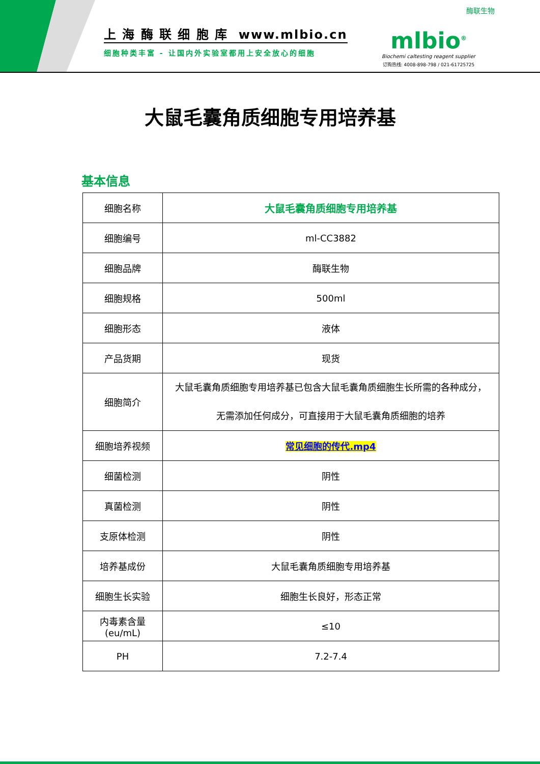上 海 酶 联 细 胞 库 www.mlbio.cn
细胞种类丰富 - 让国内外实验室都用上安全放心的细胞
酶联生物
mlbio<sup>®</sup>
Biochemi caltesting reagent supplier
订购热线: 4008-898-798 / 021-61725725
大鼠毛囊角质细胞专用培养基
基本信息
| 细胞名称 | 大鼠毛囊角质细胞专用培养基 |
| 细胞编号 | ml-CC3882 |
| 细胞品牌 | 酶联生物 |
| 细胞规格 | 500ml |
| 细胞形态 | 液体 |
| 产品货期 | 现货 |
| 细胞简介 | 大鼠毛囊角质细胞专用培养基已包含大鼠毛囊角质细胞生长所需的各种成分，无需添加任何成分，可直接用于大鼠毛囊角质细胞的培养 |
| 细胞培养视频 | 常见细胞的传代.mp4 |
| 细菌检测 | 阴性 |
| 真菌检测 | 阴性 |
| 支原体检测 | 阴性 |
| 培养基成份 | 大鼠毛囊角质细胞专用培养基 |
| 细胞生长实验 | 细胞生长良好，形态正常 |
| 内毒素含量(eu/mL) | ≤10 |
| PH | 7.2-7.4 |